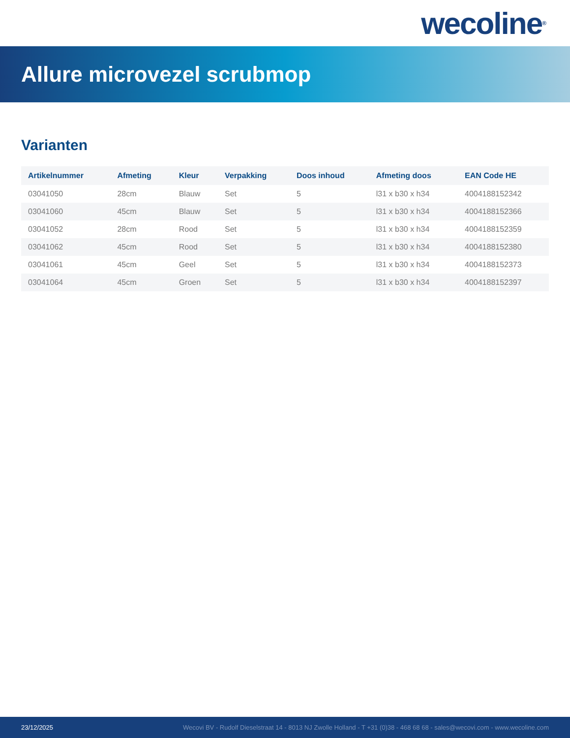wecoline<sup>®</sup>
Allure microvezel scrubmop
Varianten
| Artikelnummer | Afmeting | Kleur | Verpakking | Doos inhoud | Afmeting doos | EAN Code HE |
| --- | --- | --- | --- | --- | --- | --- |
| 03041050 | 28cm | Blauw | Set | 5 | l31 x b30 x h34 | 4004188152342 |
| 03041060 | 45cm | Blauw | Set | 5 | l31 x b30 x h34 | 4004188152366 |
| 03041052 | 28cm | Rood | Set | 5 | l31 x b30 x h34 | 4004188152359 |
| 03041062 | 45cm | Rood | Set | 5 | l31 x b30 x h34 | 4004188152380 |
| 03041061 | 45cm | Geel | Set | 5 | l31 x b30 x h34 | 4004188152373 |
| 03041064 | 45cm | Groen | Set | 5 | l31 x b30 x h34 | 4004188152397 |
23/12/2025 Wecovi BV - Rudolf Dieselstraat 14 - 8013 NJ Zwolle Holland - T +31 (0)38 - 468 68 68 - sales@wecovi.com - www.wecoline.com